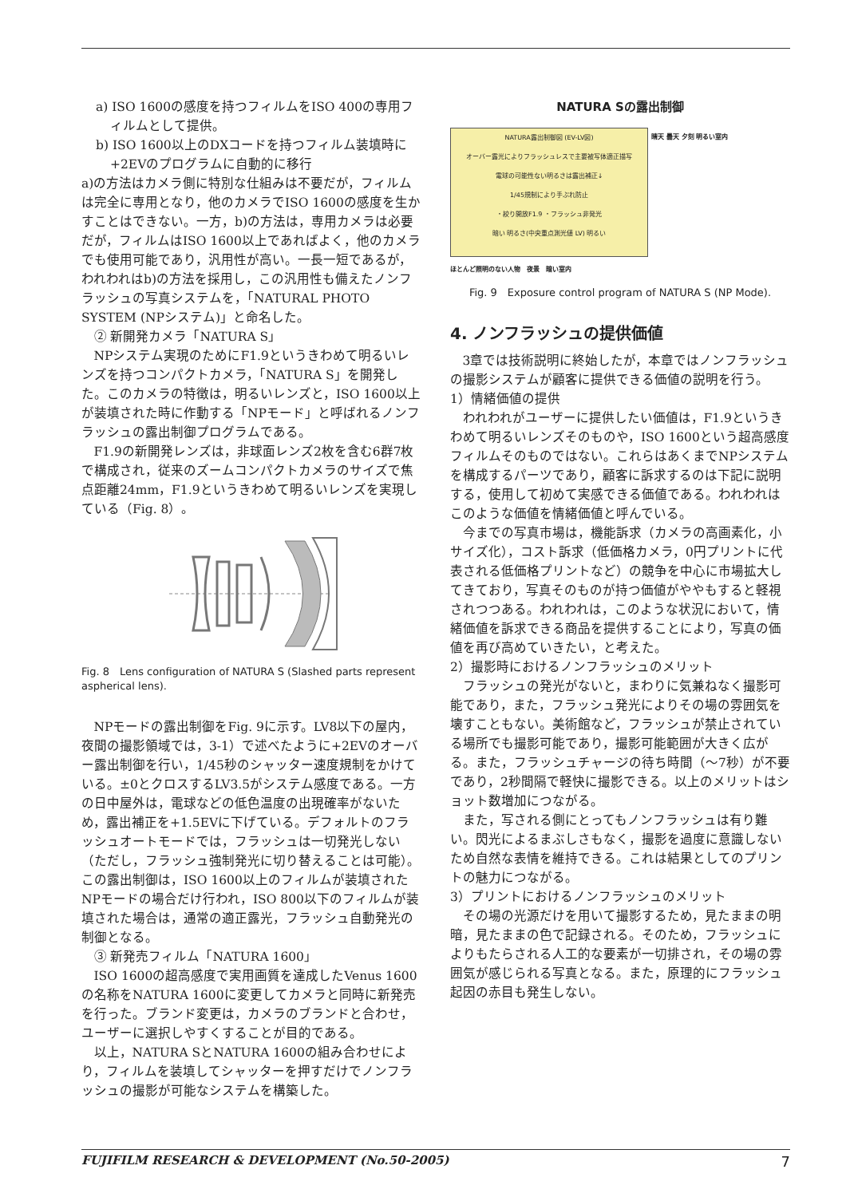a) ISO 1600の感度を持つフィルムをISO 400の専用フィルムとして提供。
b) ISO 1600以上のDXコードを持つフィルム装填時に+2EVのプログラムに自動的に移行
a)の方法はカメラ側に特別な仕組みは不要だが，フィルムは完全に専用となり，他のカメラでISO 1600の感度を生かすことはできない。一方，b)の方法は，専用カメラは必要だが，フィルムはISO 1600以上であればよく，他のカメラでも使用可能であり，汎用性が高い。一長一短であるが，われわれはb)の方法を採用し，この汎用性も備えたノンフラッシュの写真システムを，「NATURAL PHOTO SYSTEM (NPシステム)」と命名した。
② 新開発カメラ「NATURA S」
NPシステム実現のためにF1.9というきわめて明るいレンズを持つコンパクトカメラ，「NATURA S」を開発した。このカメラの特徴は，明るいレンズと，ISO 1600以上が装填された時に作動する「NPモード」と呼ばれるノンフラッシュの露出制御プログラムである。
F1.9の新開発レンズは，非球面レンズ2枚を含む6群7枚で構成され，従来のズームコンパクトカメラのサイズで焦点距離24mm，F1.9というきわめて明るいレンズを実現している（Fig. 8）。
Fig. 8　Lens configuration of NATURA S (Slashed parts represent aspherical lens).
NPモードの露出制御をFig. 9に示す。LV8以下の屋内，夜間の撮影領域では，3-1）で述べたように+2EVのオーバー露出制御を行い，1/45秒のシャッター速度規制をかけている。±0とクロスするLV3.5がシステム感度である。一方の日中屋外は，電球などの低色温度の出現確率がないため，露出補正を+1.5EVに下げている。デフォルトのフラッシュオートモードでは，フラッシュは一切発光しない（ただし，フラッシュ強制発光に切り替えることは可能）。この露出制御は，ISO 1600以上のフィルムが装填されたNPモードの場合だけ行われ，ISO 800以下のフィルムが装填された場合は，通常の適正露光，フラッシュ自動発光の制御となる。
③ 新発売フィルム「NATURA 1600」
ISO 1600の超高感度で実用画質を達成したVenus 1600の名称をNATURA 1600に変更してカメラと同時に新発売を行った。ブランド変更は，カメラのブランドと合わせ，ユーザーに選択しやすくすることが目的である。
以上，NATURA SとNATURA 1600の組み合わせにより，フィルムを装填してシャッターを押すだけでノンフラッシュの撮影が可能なシステムを構築した。
NATURA Sの露出制御
NATURA露出制御図 (EV-LV図)
オーバー露光によりフラッシュレスで主要被写体適正描写
電球の可能性ない明るさは露出補正↓
1/45規制により手ぶれ防止
・絞り開放F1.9 ・フラッシュ非発光
暗い 明るさ(中央重点測光値 LV) 明るい
晴天 曇天 夕刻 明るい室内
ほとんど照明のない人物　夜景　暗い室内
Fig. 9　Exposure control program of NATURA S (NP Mode).
4. ノンフラッシュの提供価値
3章では技術説明に終始したが，本章ではノンフラッシュの撮影システムが顧客に提供できる価値の説明を行う。
1）情緒価値の提供
われわれがユーザーに提供したい価値は，F1.9というきわめて明るいレンズそのものや，ISO 1600という超高感度フィルムそのものではない。これらはあくまでNPシステムを構成するパーツであり，顧客に訴求するのは下記に説明する，使用して初めて実感できる価値である。われわれはこのような価値を情緒価値と呼んでいる。
今までの写真市場は，機能訴求（カメラの高画素化，小サイズ化），コスト訴求（低価格カメラ，0円プリントに代表される低価格プリントなど）の競争を中心に市場拡大してきており，写真そのものが持つ価値がややもすると軽視されつつある。われわれは，このような状況において，情緒価値を訴求できる商品を提供することにより，写真の価値を再び高めていきたい，と考えた。
2）撮影時におけるノンフラッシュのメリット
フラッシュの発光がないと，まわりに気兼ねなく撮影可能であり，また，フラッシュ発光によりその場の雰囲気を壊すこともない。美術館など，フラッシュが禁止されている場所でも撮影可能であり，撮影可能範囲が大きく広がる。また，フラッシュチャージの待ち時間（～7秒）が不要であり，2秒間隔で軽快に撮影できる。以上のメリットはショット数増加につながる。
また，写される側にとってもノンフラッシュは有り難い。閃光によるまぶしさもなく，撮影を過度に意識しないため自然な表情を維持できる。これは結果としてのプリントの魅力につながる。
3）プリントにおけるノンフラッシュのメリット
その場の光源だけを用いて撮影するため，見たままの明暗，見たままの色で記録される。そのため，フラッシュによりもたらされる人工的な要素が一切排され，その場の雰囲気が感じられる写真となる。また，原理的にフラッシュ起因の赤目も発生しない。
FUJIFILM RESEARCH & DEVELOPMENT (No.50-2005) 7